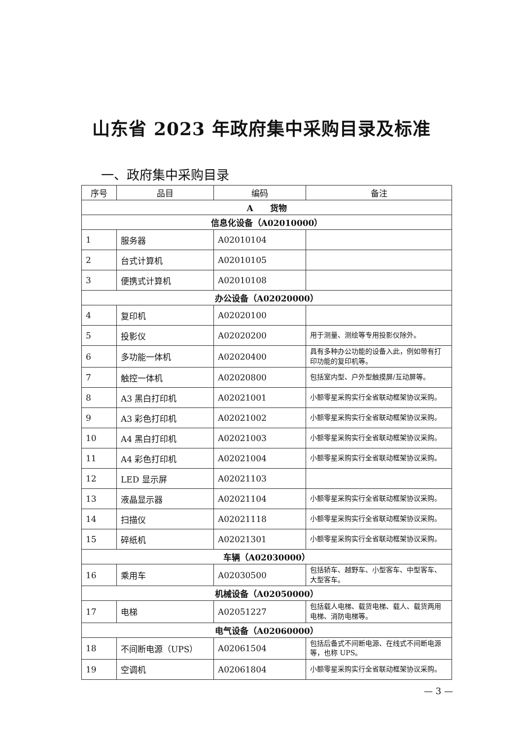山东省 2023 年政府集中采购目录及标准
一、政府集中采购目录
| 序号 | 品目 | 编码 | 备注 |
| --- | --- | --- | --- |
| A 货物 | | | |
| 信息化设备（A02010000） | | | |
| 1 | 服务器 | A02010104 | |
| 2 | 台式计算机 | A02010105 | |
| 3 | 便携式计算机 | A02010108 | |
| 办公设备（A02020000） | | | |
| 4 | 复印机 | A02020100 | |
| 5 | 投影仪 | A02020200 | 用于测量、测绘等专用投影仪除外。 |
| 6 | 多功能一体机 | A02020400 | 具有多种办公功能的设备入此，例如带有打印功能的复印机等。 |
| 7 | 触控一体机 | A02020800 | 包括室内型、户外型触摸屏/互动屏等。 |
| 8 | A3 黑白打印机 | A02021001 | 小额零星采购实行全省联动框架协议采购。 |
| 9 | A3 彩色打印机 | A02021002 | 小额零星采购实行全省联动框架协议采购。 |
| 10 | A4 黑白打印机 | A02021003 | 小额零星采购实行全省联动框架协议采购。 |
| 11 | A4 彩色打印机 | A02021004 | 小额零星采购实行全省联动框架协议采购。 |
| 12 | LED 显示屏 | A02021103 | |
| 13 | 液晶显示器 | A02021104 | 小额零星采购实行全省联动框架协议采购。 |
| 14 | 扫描仪 | A02021118 | 小额零星采购实行全省联动框架协议采购。 |
| 15 | 碎纸机 | A02021301 | 小额零星采购实行全省联动框架协议采购。 |
| 车辆（A02030000） | | | |
| 16 | 乘用车 | A02030500 | 包括轿车、越野车、小型客车、中型客车、大型客车。 |
| 机械设备（A02050000） | | | |
| 17 | 电梯 | A02051227 | 包括载人电梯、载货电梯、载人、载货两用电梯、消防电梯等。 |
| 电气设备（A02060000） | | | |
| 18 | 不间断电源（UPS） | A02061504 | 包括后备式不间断电源、在线式不间断电源等，也称 UPS。 |
| 19 | 空调机 | A02061804 | 小额零星采购实行全省联动框架协议采购。 |
— 3 —